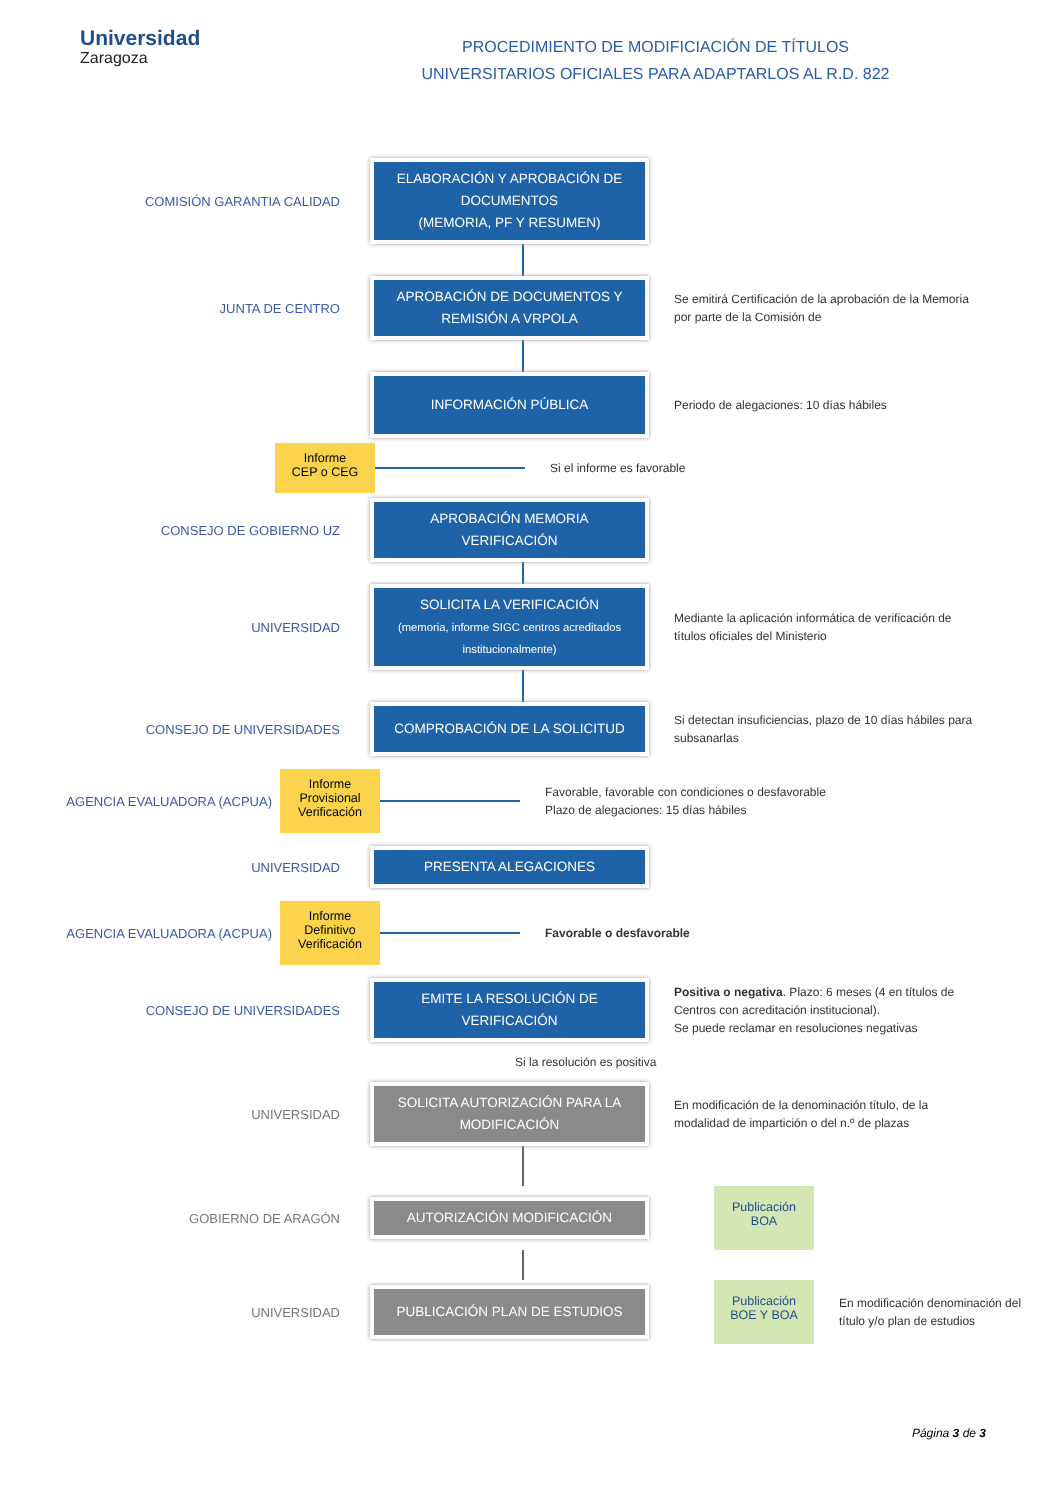Universidad
Zaragoza
PROCEDIMIENTO DE MODIFICIACIÓN DE TÍTULOS
UNIVERSITARIOS OFICIALES PARA ADAPTARLOS AL R.D. 822
COMISIÓN GARANTIA CALIDAD
ELABORACIÓN Y APROBACIÓN DE DOCUMENTOS
(MEMORIA, PF Y RESUMEN)
JUNTA DE CENTRO
APROBACIÓN DE DOCUMENTOS Y REMISIÓN A VRPOLA
Se emitirá Certificación de la aprobación de la Memoria por parte de la Comisión de
INFORMACIÓN PÚBLICA
Periodo de alegaciones: 10 días hábiles
Informe
CEP o CEG
Si el informe es favorable
CONSEJO DE GOBIERNO UZ
APROBACIÓN MEMORIA VERIFICACIÓN
UNIVERSIDAD
SOLICITA LA VERIFICACIÓN
(memoria, informe SIGC centros acreditados institucionalmente)
Mediante la aplicación informática de verificación de títulos oficiales del Ministerio
CONSEJO DE UNIVERSIDADES
COMPROBACIÓN DE LA SOLICITUD
Si detectan insuficiencias, plazo de 10 días hábiles para subsanarlas
AGENCIA EVALUADORA (ACPUA)
Informe
Provisional
Verificación
Favorable, favorable con condiciones o desfavorable
Plazo de alegaciones: 15 días hábiles
UNIVERSIDAD
PRESENTA ALEGACIONES
AGENCIA EVALUADORA (ACPUA)
Informe
Definitivo
Verificación
Favorable o desfavorable
CONSEJO DE UNIVERSIDADES
EMITE LA RESOLUCIÓN DE VERIFICACIÓN
Positiva o negativa. Plazo: 6 meses (4 en títulos de Centros con acreditación institucional).
Se puede reclamar en resoluciones negativas
Si la resolución es positiva
UNIVERSIDAD
SOLICITA AUTORIZACIÓN PARA LA MODIFICACIÓN
En modificación de la denominación título, de la modalidad de impartición o del n.º de plazas
GOBIERNO DE ARAGÓN
AUTORIZACIÓN MODIFICACIÓN
Publicación
BOA
UNIVERSIDAD
PUBLICACIÓN PLAN DE ESTUDIOS
Publicación
BOE Y BOA
En modificación denominación del título y/o plan de estudios
Página 3 de 3